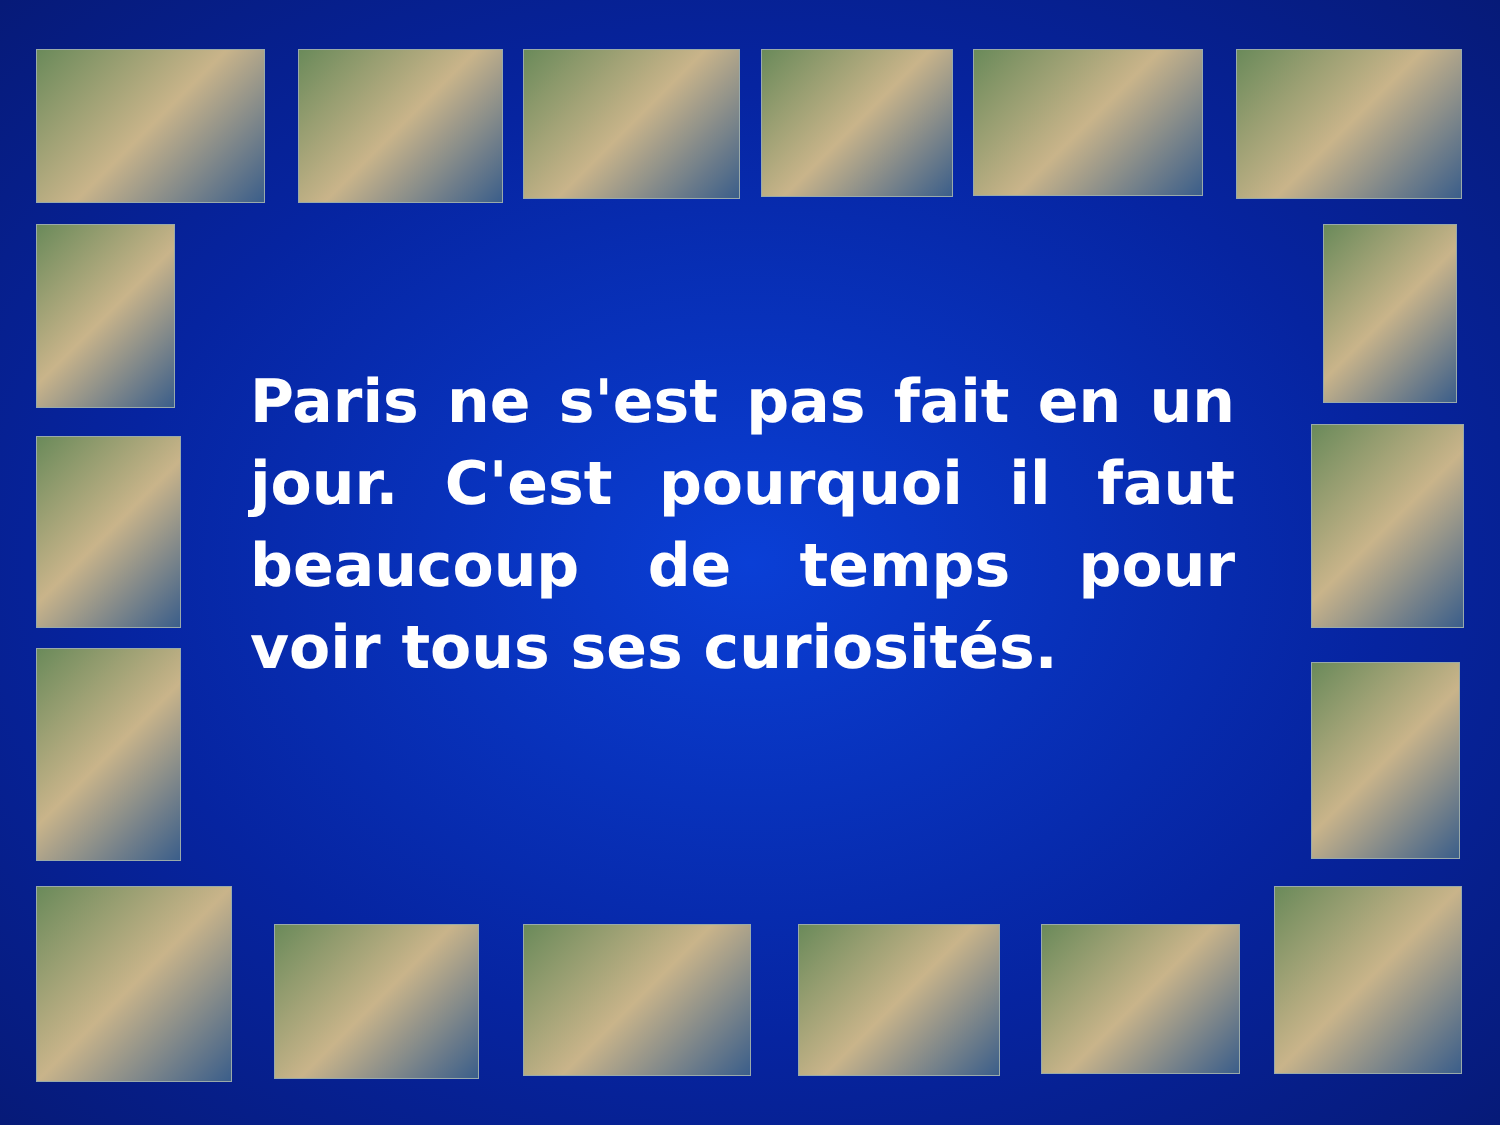Paris ne s'est pas fait en un jour. C'est pourquoi il faut beaucoup de temps pour voir tous ses curiosités.